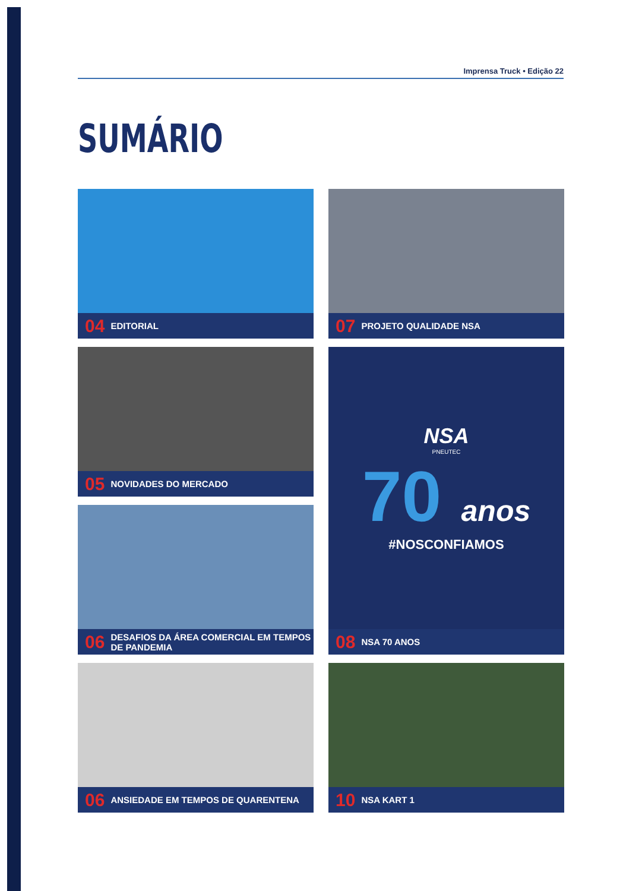Imprensa Truck • Edição 22
SUMÁRIO
04 EDITORIAL
07 PROJETO QUALIDADE NSA
05 NOVIDADES DO MERCADO
NSA
PNEUTEC
70 anos
#NOSCONFIAMOS
08 NSA 70 ANOS
06 DESAFIOS DA ÁREA COMERCIAL EM TEMPOS DE PANDEMIA
06 ANSIEDADE EM TEMPOS DE QUARENTENA
10 NSA KART 1